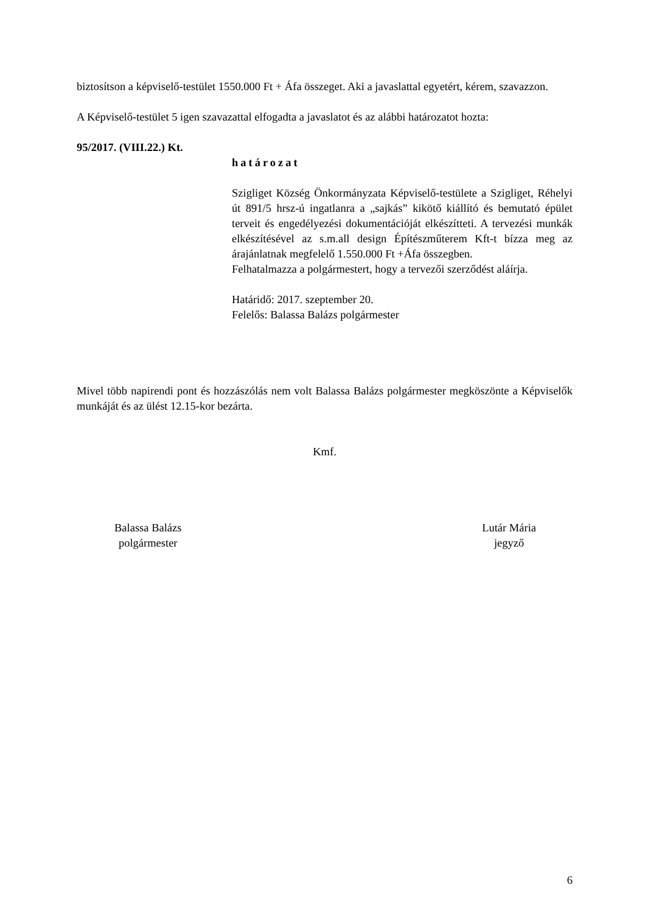biztosítson a képviselő-testület 1550.000 Ft + Áfa összeget. Aki a javaslattal egyetért, kérem, szavazzon.
A Képviselő-testület 5 igen szavazattal elfogadta a javaslatot és az alábbi határozatot hozta:
95/2017. (VIII.22.) Kt.
határozat
Szigliget Község Önkormányzata Képviselő-testülete a Szigliget, Réhelyi út 891/5 hrsz-ú ingatlanra a „sajkás” kikötő kiállító és bemutató épület terveit és engedélyezési dokumentációját elkészítteti. A tervezési munkák elkészítésével az s.m.all design Építészműterem Kft-t bízza meg az árajánlatnak megfelelő 1.550.000 Ft +Áfa összegben.
Felhatalmazza a polgármestert, hogy a tervezői szerződést aláírja.
Határidő: 2017. szeptember 20.
Felelős: Balassa Balázs polgármester
Mivel több napirendi pont és hozzászólás nem volt Balassa Balázs polgármester megköszönte a Képviselők munkáját és az ülést 12.15-kor bezárta.
Kmf.
Balassa Balázs
polgármester
Lutár Mária
jegyző
6